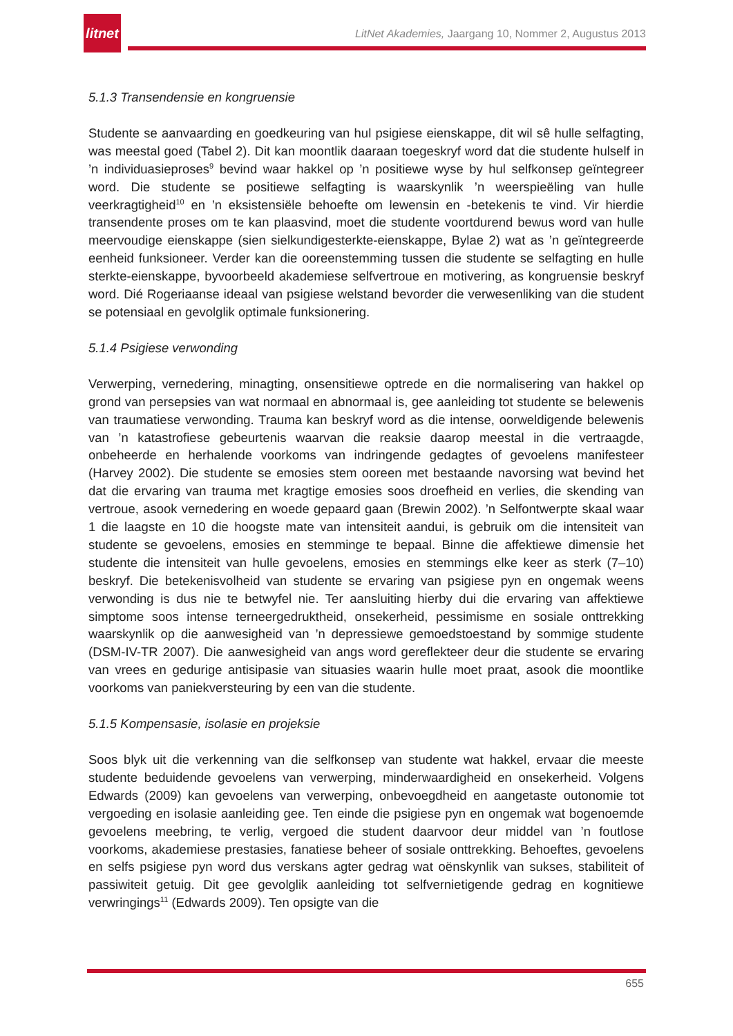litnet
LitNet Akademies, Jaargang 10, Nommer 2, Augustus 2013
5.1.3 Transendensie en kongruensie
Studente se aanvaarding en goedkeuring van hul psigiese eienskappe, dit wil sê hulle selfagting, was meestal goed (Tabel 2). Dit kan moontlik daaraan toegeskryf word dat die studente hulself in ’n individuasieproses<sup>9</sup> bevind waar hakkel op ’n positiewe wyse by hul selfkonsep geïntegreer word. Die studente se positiewe selfagting is waarskynlik ’n weerspieëling van hulle veerkragtigheid<sup>10</sup> en ’n eksistensiële behoefte om lewensin en -betekenis te vind. Vir hierdie transendente proses om te kan plaasvind, moet die studente voortdurend bewus word van hulle meervoudige eienskappe (sien sielkundigesterkte-eienskappe, Bylae 2) wat as ’n geïntegreerde eenheid funksioneer. Verder kan die ooreenstemming tussen die studente se selfagting en hulle sterkte-eienskappe, byvoorbeeld akademiese selfvertroue en motivering, as kongruensie beskryf word. Dié Rogeriaanse ideaal van psigiese welstand bevorder die verwesenliking van die student se potensiaal en gevolglik optimale funksionering.
5.1.4 Psigiese verwonding
Verwerping, vernedering, minagting, onsensitiewe optrede en die normalisering van hakkel op grond van persepsies van wat normaal en abnormaal is, gee aanleiding tot studente se belewenis van traumatiese verwonding. Trauma kan beskryf word as die intense, oorweldigende belewenis van ’n katastrofiese gebeurtenis waarvan die reaksie daarop meestal in die vertraagde, onbeheerde en herhalende voorkoms van indringende gedagtes of gevoelens manifesteer (Harvey 2002). Die studente se emosies stem ooreen met bestaande navorsing wat bevind het dat die ervaring van trauma met kragtige emosies soos droefheid en verlies, die skending van vertroue, asook vernedering en woede gepaard gaan (Brewin 2002). ’n Selfontwerpte skaal waar 1 die laagste en 10 die hoogste mate van intensiteit aandui, is gebruik om die intensiteit van studente se gevoelens, emosies en stemminge te bepaal. Binne die affektiewe dimensie het studente die intensiteit van hulle gevoelens, emosies en stemmings elke keer as sterk (7–10) beskryf. Die betekenisvolheid van studente se ervaring van psigiese pyn en ongemak weens verwonding is dus nie te betwyfel nie. Ter aansluiting hierby dui die ervaring van affektiewe simptome soos intense terneergedruktheid, onsekerheid, pessimisme en sosiale onttrekking waarskynlik op die aanwesigheid van ’n depressiewe gemoedstoestand by sommige studente (DSM-IV-TR 2007). Die aanwesigheid van angs word gereflekteer deur die studente se ervaring van vrees en gedurige antisipasie van situasies waarin hulle moet praat, asook die moontlike voorkoms van paniekversteuring by een van die studente.
5.1.5 Kompensasie, isolasie en projeksie
Soos blyk uit die verkenning van die selfkonsep van studente wat hakkel, ervaar die meeste studente beduidende gevoelens van verwerping, minderwaardigheid en onsekerheid. Volgens Edwards (2009) kan gevoelens van verwerping, onbevoegdheid en aangetaste outonomie tot vergoeding en isolasie aanleiding gee. Ten einde die psigiese pyn en ongemak wat bogenoemde gevoelens meebring, te verlig, vergoed die student daarvoor deur middel van ’n foutlose voorkoms, akademiese prestasies, fanatiese beheer of sosiale onttrekking. Behoeftes, gevoelens en selfs psigiese pyn word dus verskans agter gedrag wat oënskynlik van sukses, stabiliteit of passiwiteit getuig. Dit gee gevolglik aanleiding tot selfvernietigende gedrag en kognitiewe verwringings<sup>11</sup> (Edwards 2009). Ten opsigte van die
655